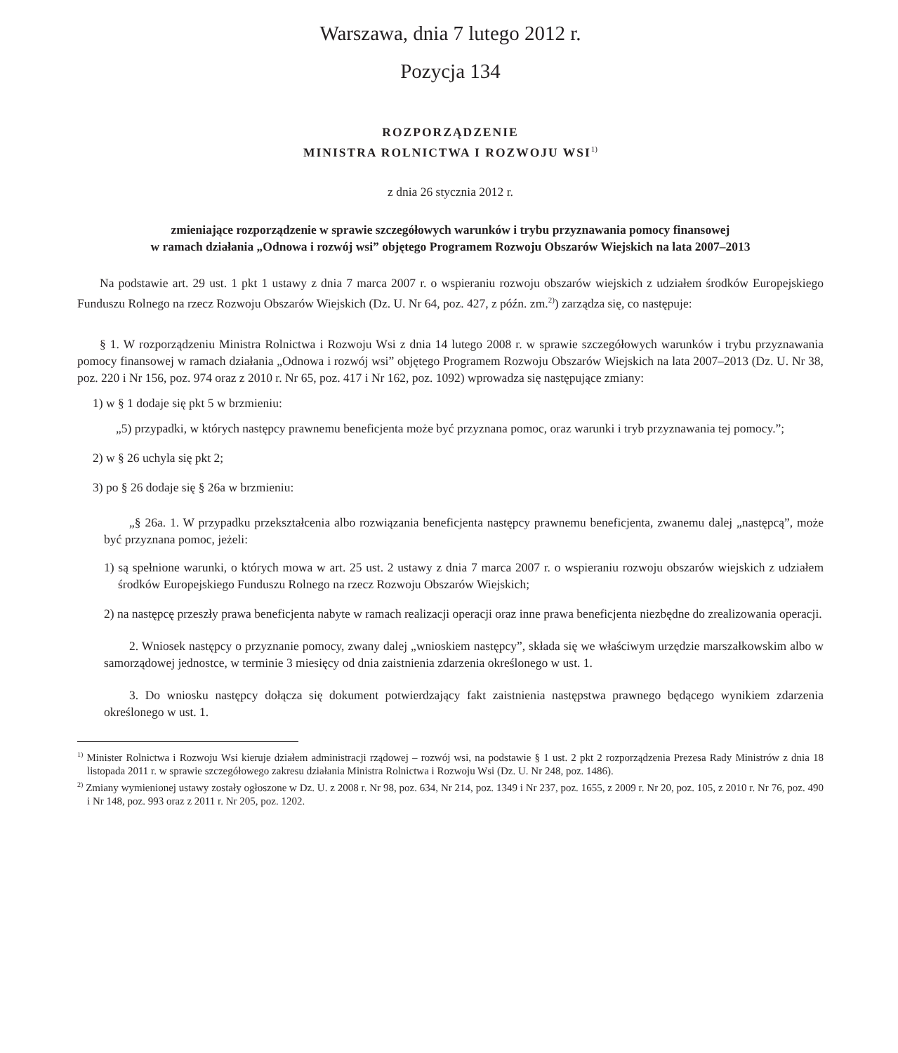Warszawa, dnia 7 lutego 2012 r.
Pozycja 134
ROZPORZĄDZENIE
MINISTRA ROLNICTWA I ROZWOJU WSI<sup>1)</sup>
z dnia 26 stycznia 2012 r.
zmieniające rozporządzenie w sprawie szczegółowych warunków i trybu przyznawania pomocy finansowej
w ramach działania „Odnowa i rozwój wsi” objętego Programem Rozwoju Obszarów Wiejskich na lata 2007–2013
Na podstawie art. 29 ust. 1 pkt 1 ustawy z dnia 7 marca 2007 r. o wspieraniu rozwoju obszarów wiejskich z udziałem środków Europejskiego Funduszu Rolnego na rzecz Rozwoju Obszarów Wiejskich (Dz. U. Nr 64, poz. 427, z późn. zm.<sup>2)</sup>) zarządza się, co następuje:
§ 1. W rozporządzeniu Ministra Rolnictwa i Rozwoju Wsi z dnia 14 lutego 2008 r. w sprawie szczegółowych warunków i trybu przyznawania pomocy finansowej w ramach działania „Odnowa i rozwój wsi” objętego Programem Rozwoju Obszarów Wiejskich na lata 2007–2013 (Dz. U. Nr 38, poz. 220 i Nr 156, poz. 974 oraz z 2010 r. Nr 65, poz. 417 i Nr 162, poz. 1092) wprowadza się następujące zmiany:
1) w § 1 dodaje się pkt 5 w brzmieniu:
„5) przypadki, w których następcy prawnemu beneficjenta może być przyznana pomoc, oraz warunki i tryb przyznawania tej pomocy.”;
2) w § 26 uchyla się pkt 2;
3) po § 26 dodaje się § 26a w brzmieniu:
„§ 26a. 1. W przypadku przekształcenia albo rozwiązania beneficjenta następcy prawnemu beneficjenta, zwanemu dalej „następcą”, może być przyznana pomoc, jeżeli:
1) są spełnione warunki, o których mowa w art. 25 ust. 2 ustawy z dnia 7 marca 2007 r. o wspieraniu rozwoju obszarów wiejskich z udziałem środków Europejskiego Funduszu Rolnego na rzecz Rozwoju Obszarów Wiejskich;
2) na następcę przeszły prawa beneficjenta nabyte w ramach realizacji operacji oraz inne prawa beneficjenta niezbędne do zrealizowania operacji.
2. Wniosek następcy o przyznanie pomocy, zwany dalej „wnioskiem następcy”, składa się we właściwym urzędzie marszałkowskim albo w samorządowej jednostce, w terminie 3 miesięcy od dnia zaistnienia zdarzenia określonego w ust. 1.
3. Do wniosku następcy dołącza się dokument potwierdzający fakt zaistnienia następstwa prawnego będącego wynikiem zdarzenia określonego w ust. 1.
<sup>1)</sup> Minister Rolnictwa i Rozwoju Wsi kieruje działem administracji rządowej – rozwój wsi, na podstawie § 1 ust. 2 pkt 2 rozporządzenia Prezesa Rady Ministrów z dnia 18 listopada 2011 r. w sprawie szczegółowego zakresu działania Ministra Rolnictwa i Rozwoju Wsi (Dz. U. Nr 248, poz. 1486).
<sup>2)</sup> Zmiany wymienionej ustawy zostały ogłoszone w Dz. U. z 2008 r. Nr 98, poz. 634, Nr 214, poz. 1349 i Nr 237, poz. 1655, z 2009 r. Nr 20, poz. 105, z 2010 r. Nr 76, poz. 490 i Nr 148, poz. 993 oraz z 2011 r. Nr 205, poz. 1202.